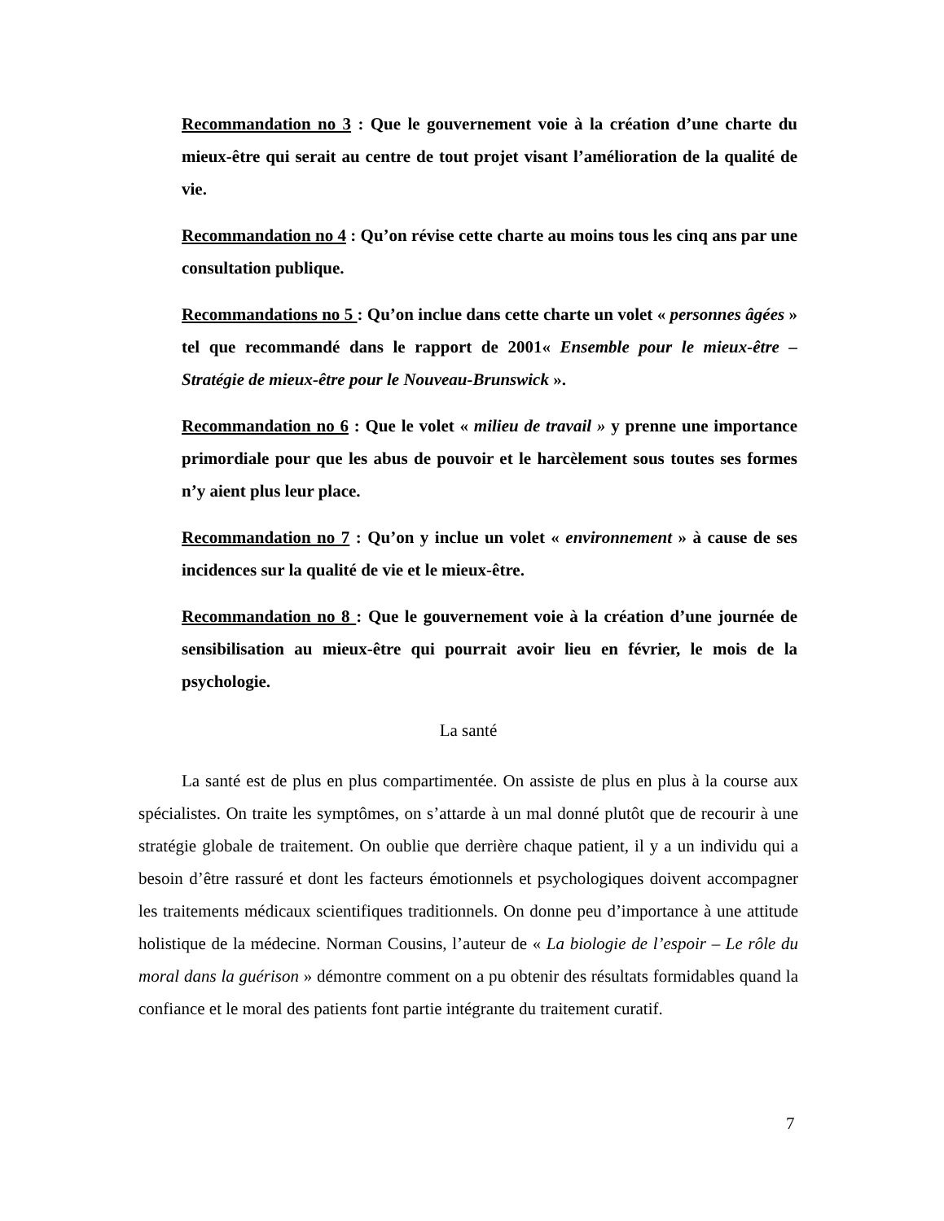Recommandation no 3 : Que le gouvernement voie à la création d’une charte du mieux-être qui serait au centre de tout projet visant l’amélioration de la qualité de vie.
Recommandation no 4 : Qu’on révise cette charte au moins tous les cinq ans par une consultation publique.
Recommandations no 5 : Qu’on inclue dans cette charte un volet « personnes âgées » tel que recommandé dans le rapport de 2001« Ensemble pour le mieux-être – Stratégie de mieux-être pour le Nouveau-Brunswick ».
Recommandation no 6 : Que le volet « milieu de travail » y prenne une importance primordiale pour que les abus de pouvoir et le harcèlement sous toutes ses formes n’y aient plus leur place.
Recommandation no 7 : Qu’on y inclue un volet « environnement » à cause de ses incidences sur la qualité de vie et le mieux-être.
Recommandation no 8 : Que le gouvernement voie à la création d’une journée de sensibilisation au mieux-être qui pourrait avoir lieu en février, le mois de la psychologie.
La santé
La santé est de plus en plus compartimentée. On assiste de plus en plus à la course aux spécialistes. On traite les symptômes, on s’attarde à un mal donné plutôt que de recourir à une stratégie globale de traitement. On oublie que derrière chaque patient, il y a un individu qui a besoin d’être rassuré et dont les facteurs émotionnels et psychologiques doivent accompagner les traitements médicaux scientifiques traditionnels. On donne peu d’importance à une attitude holistique de la médecine. Norman Cousins, l’auteur de « La biologie de l’espoir – Le rôle du moral dans la guérison » démontre comment on a pu obtenir des résultats formidables quand la confiance et le moral des patients font partie intégrante du traitement curatif.
7